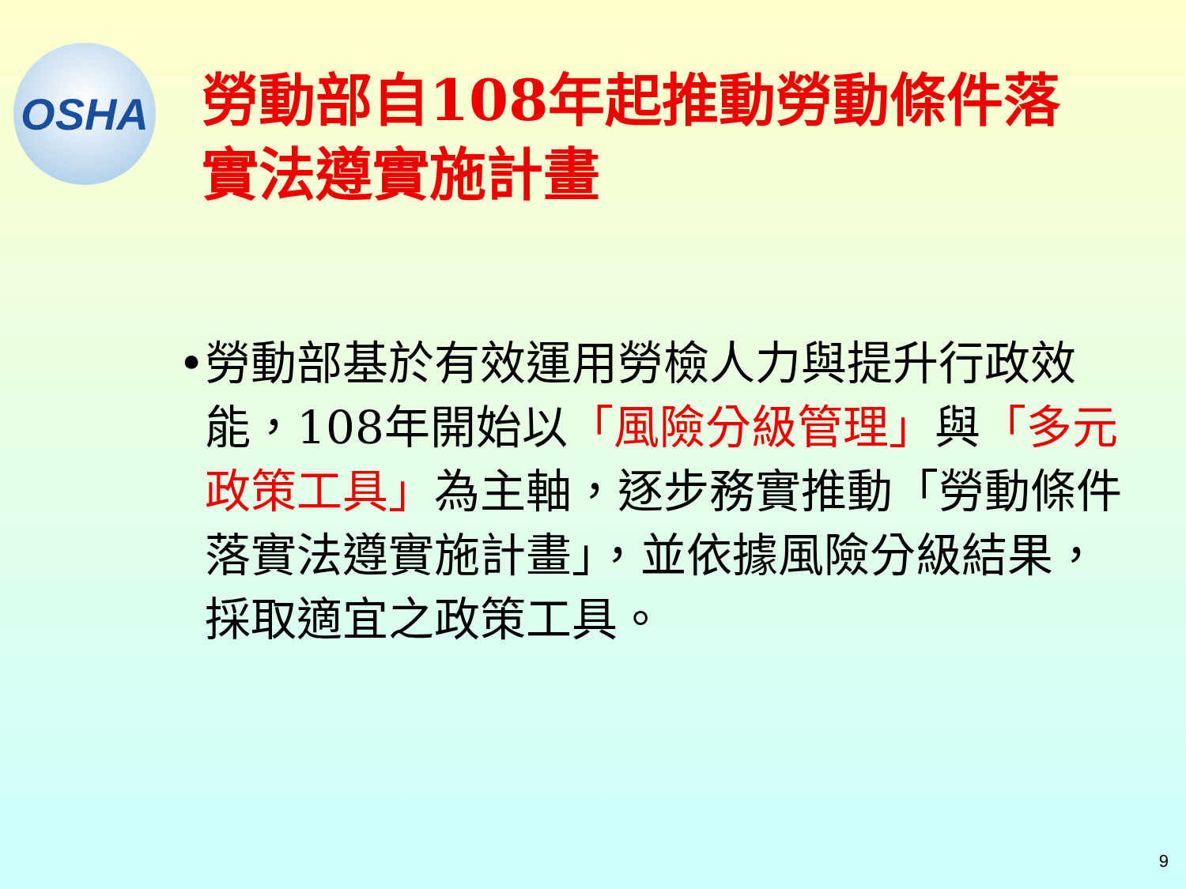OSHA
勞動部自108年起推動勞動條件落實法遵實施計畫
• 勞動部基於有效運用勞檢人力與提升行政效能，108年開始以「風險分級管理」與「多元政策工具」為主軸，逐步務實推動「勞動條件落實法遵實施計畫」，並依據風險分級結果，採取適宜之政策工具。
9